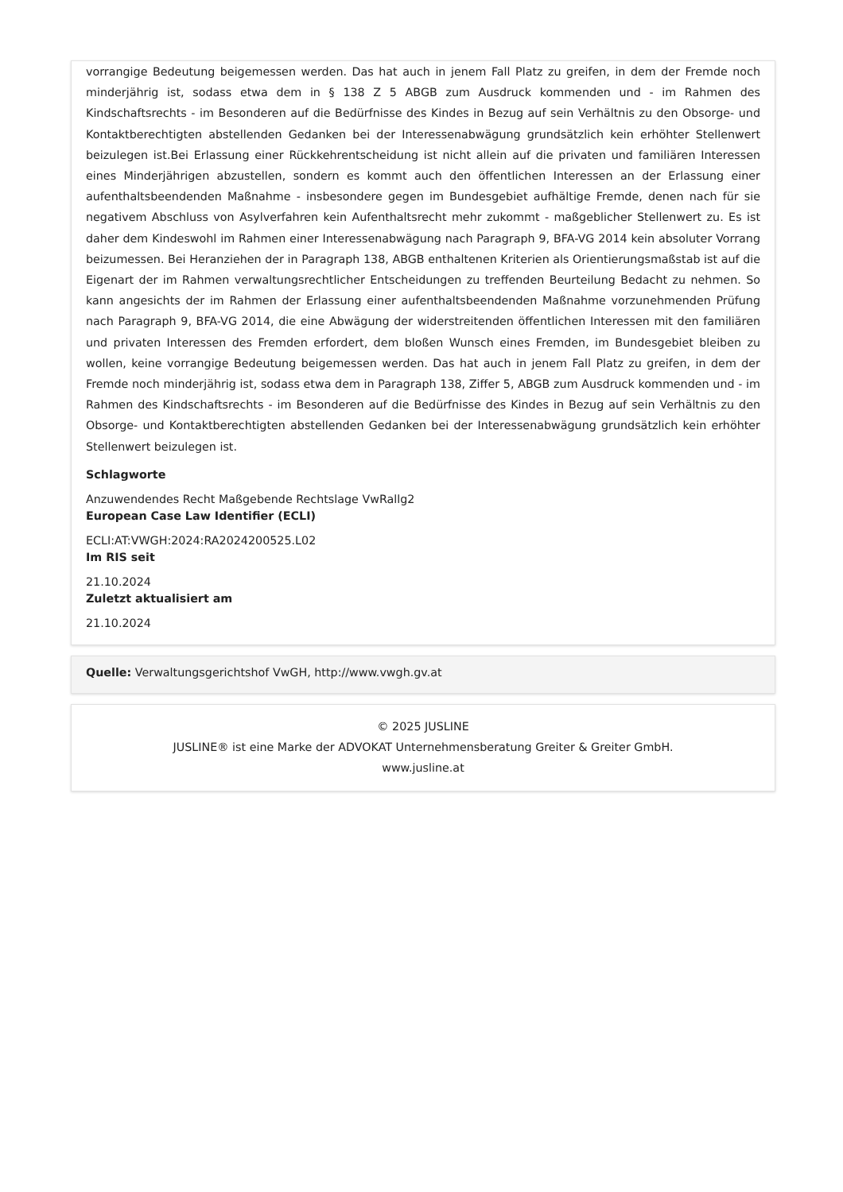vorrangige Bedeutung beigemessen werden. Das hat auch in jenem Fall Platz zu greifen, in dem der Fremde noch minderjährig ist, sodass etwa dem in § 138 Z 5 ABGB zum Ausdruck kommenden und - im Rahmen des Kindschaftsrechts - im Besonderen auf die Bedürfnisse des Kindes in Bezug auf sein Verhältnis zu den Obsorge- und Kontaktberechtigten abstellenden Gedanken bei der Interessenabwägung grundsätzlich kein erhöhter Stellenwert beizulegen ist.Bei Erlassung einer Rückkehrentscheidung ist nicht allein auf die privaten und familiären Interessen eines Minderjährigen abzustellen, sondern es kommt auch den öffentlichen Interessen an der Erlassung einer aufenthaltsbeendenden Maßnahme - insbesondere gegen im Bundesgebiet aufhältige Fremde, denen nach für sie negativem Abschluss von Asylverfahren kein Aufenthaltsrecht mehr zukommt - maßgeblicher Stellenwert zu. Es ist daher dem Kindeswohl im Rahmen einer Interessenabwägung nach Paragraph 9, BFA-VG 2014 kein absoluter Vorrang beizumessen. Bei Heranziehen der in Paragraph 138, ABGB enthaltenen Kriterien als Orientierungsmaßstab ist auf die Eigenart der im Rahmen verwaltungsrechtlicher Entscheidungen zu treffenden Beurteilung Bedacht zu nehmen. So kann angesichts der im Rahmen der Erlassung einer aufenthaltsbeendenden Maßnahme vorzunehmenden Prüfung nach Paragraph 9, BFA-VG 2014, die eine Abwägung der widerstreitenden öffentlichen Interessen mit den familiären und privaten Interessen des Fremden erfordert, dem bloßen Wunsch eines Fremden, im Bundesgebiet bleiben zu wollen, keine vorrangige Bedeutung beigemessen werden. Das hat auch in jenem Fall Platz zu greifen, in dem der Fremde noch minderjährig ist, sodass etwa dem in Paragraph 138, Ziffer 5, ABGB zum Ausdruck kommenden und - im Rahmen des Kindschaftsrechts - im Besonderen auf die Bedürfnisse des Kindes in Bezug auf sein Verhältnis zu den Obsorge- und Kontaktberechtigten abstellenden Gedanken bei der Interessenabwägung grundsätzlich kein erhöhter Stellenwert beizulegen ist.
Schlagworte
Anzuwendendes Recht Maßgebende Rechtslage VwRallg2
European Case Law Identifier (ECLI)
ECLI:AT:VWGH:2024:RA2024200525.L02
Im RIS seit
21.10.2024
Zuletzt aktualisiert am
21.10.2024
Quelle: Verwaltungsgerichtshof VwGH, http://www.vwgh.gv.at
© 2025 JUSLINE
JUSLINE® ist eine Marke der ADVOKAT Unternehmensberatung Greiter & Greiter GmbH.
www.jusline.at